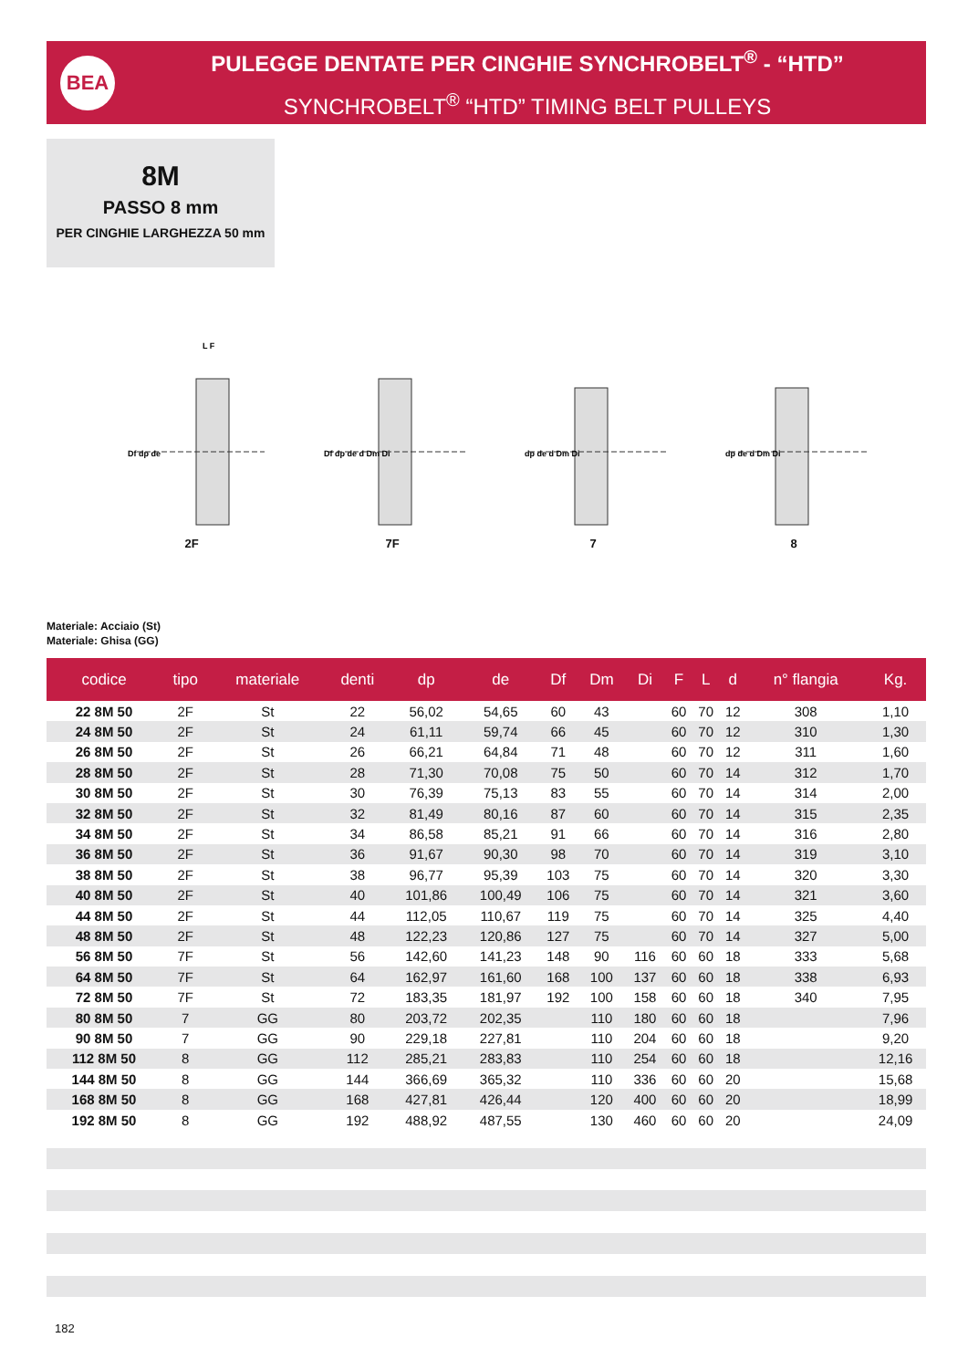BEA
PULEGGE DENTATE PER CINGHIE SYNCHROBELT<sup>®</sup> - “HTD”
SYNCHROBELT<sup>®</sup> “HTD” TIMING BELT PULLEYS
8M
PASSO 8 mm
PER CINGHIE LARGHEZZA 50 mm
Df dp de
L F
2F
Df dp de d Dm Di
7F
dp de d Dm Di
7
dp de d Dm Di
8
Materiale: Acciaio (St)
Materiale: Ghisa (GG)
| codice | tipo | materiale | denti | dp | de | Df | Dm | Di | F | L | d | n° flangia | Kg. |
| --- | --- | --- | --- | --- | --- | --- | --- | --- | --- | --- | --- | --- | --- |
| 22 8M 50 | 2F | St | 22 | 56,02 | 54,65 | 60 | 43 | | 60 | 70 | 12 | 308 | 1,10 |
| 24 8M 50 | 2F | St | 24 | 61,11 | 59,74 | 66 | 45 | | 60 | 70 | 12 | 310 | 1,30 |
| 26 8M 50 | 2F | St | 26 | 66,21 | 64,84 | 71 | 48 | | 60 | 70 | 12 | 311 | 1,60 |
| 28 8M 50 | 2F | St | 28 | 71,30 | 70,08 | 75 | 50 | | 60 | 70 | 14 | 312 | 1,70 |
| 30 8M 50 | 2F | St | 30 | 76,39 | 75,13 | 83 | 55 | | 60 | 70 | 14 | 314 | 2,00 |
| 32 8M 50 | 2F | St | 32 | 81,49 | 80,16 | 87 | 60 | | 60 | 70 | 14 | 315 | 2,35 |
| 34 8M 50 | 2F | St | 34 | 86,58 | 85,21 | 91 | 66 | | 60 | 70 | 14 | 316 | 2,80 |
| 36 8M 50 | 2F | St | 36 | 91,67 | 90,30 | 98 | 70 | | 60 | 70 | 14 | 319 | 3,10 |
| 38 8M 50 | 2F | St | 38 | 96,77 | 95,39 | 103 | 75 | | 60 | 70 | 14 | 320 | 3,30 |
| 40 8M 50 | 2F | St | 40 | 101,86 | 100,49 | 106 | 75 | | 60 | 70 | 14 | 321 | 3,60 |
| 44 8M 50 | 2F | St | 44 | 112,05 | 110,67 | 119 | 75 | | 60 | 70 | 14 | 325 | 4,40 |
| 48 8M 50 | 2F | St | 48 | 122,23 | 120,86 | 127 | 75 | | 60 | 70 | 14 | 327 | 5,00 |
| 56 8M 50 | 7F | St | 56 | 142,60 | 141,23 | 148 | 90 | 116 | 60 | 60 | 18 | 333 | 5,68 |
| 64 8M 50 | 7F | St | 64 | 162,97 | 161,60 | 168 | 100 | 137 | 60 | 60 | 18 | 338 | 6,93 |
| 72 8M 50 | 7F | St | 72 | 183,35 | 181,97 | 192 | 100 | 158 | 60 | 60 | 18 | 340 | 7,95 |
| 80 8M 50 | 7 | GG | 80 | 203,72 | 202,35 | | 110 | 180 | 60 | 60 | 18 | | 7,96 |
| 90 8M 50 | 7 | GG | 90 | 229,18 | 227,81 | | 110 | 204 | 60 | 60 | 18 | | 9,20 |
| 112 8M 50 | 8 | GG | 112 | 285,21 | 283,83 | | 110 | 254 | 60 | 60 | 18 | | 12,16 |
| 144 8M 50 | 8 | GG | 144 | 366,69 | 365,32 | | 110 | 336 | 60 | 60 | 20 | | 15,68 |
| 168 8M 50 | 8 | GG | 168 | 427,81 | 426,44 | | 120 | 400 | 60 | 60 | 20 | | 18,99 |
| 192 8M 50 | 8 | GG | 192 | 488,92 | 487,55 | | 130 | 460 | 60 | 60 | 20 | | 24,09 |
182